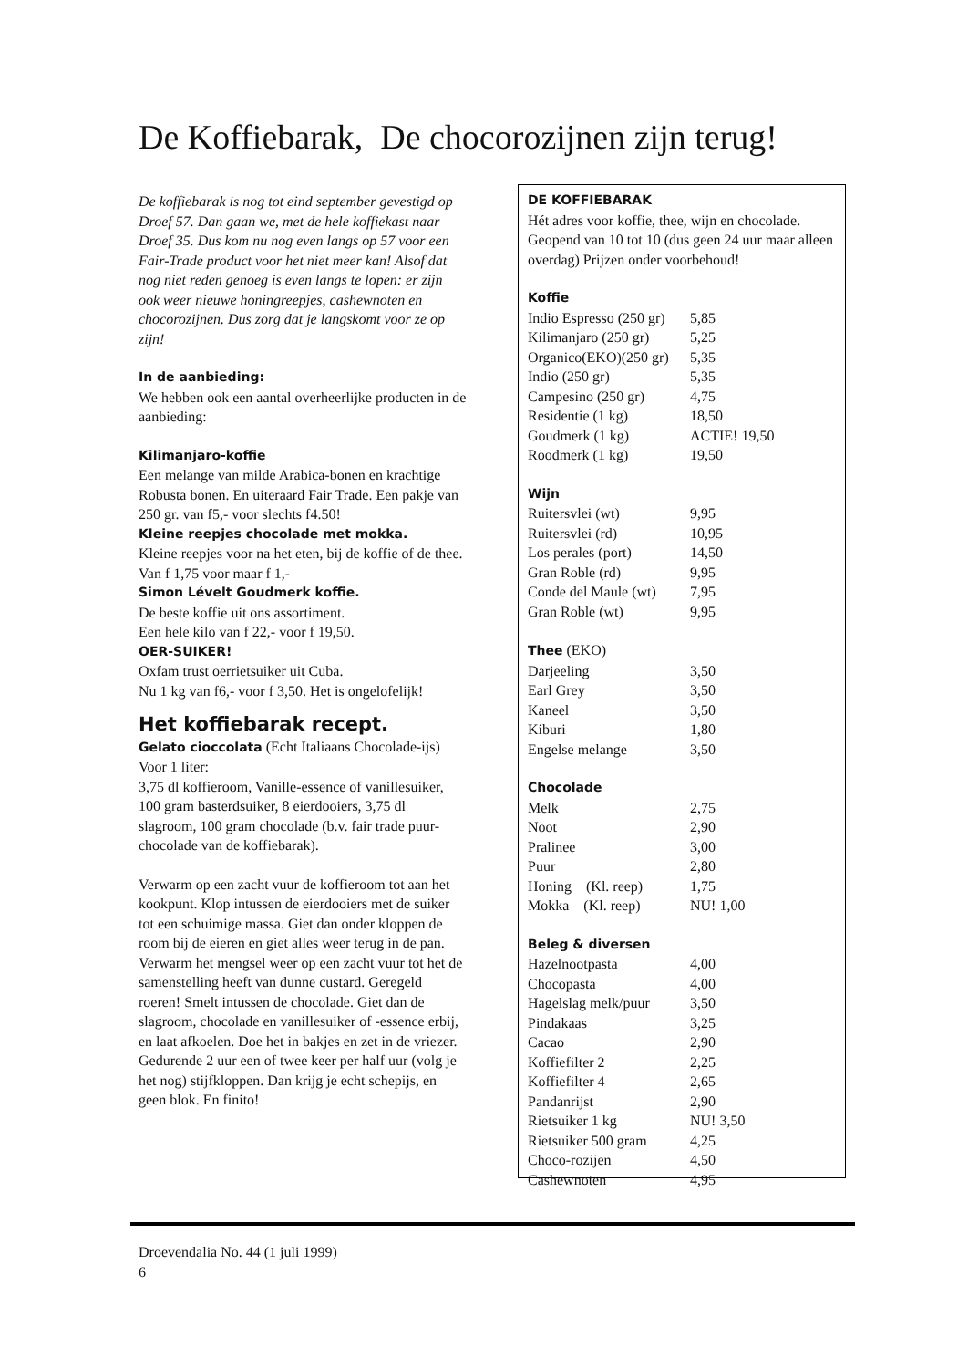De Koffiebarak, De chocorozijnen zijn terug!
De koffiebarak is nog tot eind september gevestigd op Droef 57. Dan gaan we, met de hele koffiekast naar Droef 35. Dus kom nu nog even langs op 57 voor een Fair-Trade product voor het niet meer kan! Alsof dat nog niet reden genoeg is even langs te lopen: er zijn ook weer nieuwe honingreepjes, cashewnoten en chocorozijnen. Dus zorg dat je langskomt voor ze op zijn!
In de aanbieding:
We hebben ook een aantal overheerlijke producten in de aanbieding:
Kilimanjaro-koffie
Een melange van milde Arabica-bonen en krachtige Robusta bonen. En uiteraard Fair Trade. Een pakje van 250 gr. van f5,- voor slechts f4.50!
Kleine reepjes chocolade met mokka.
Kleine reepjes voor na het eten, bij de koffie of de thee. Van f 1,75 voor maar f 1,-
Simon Lévelt Goudmerk koffie.
De beste koffie uit ons assortiment.
Een hele kilo van f 22,- voor f 19,50.
OER-SUIKER!
Oxfam trust oerrietsuiker uit Cuba.
Nu 1 kg van f6,- voor f 3,50. Het is ongelofelijk!
Het koffiebarak recept.
Gelato cioccolata (Echt Italiaans Chocolade-ijs)
Voor 1 liter:
3,75 dl koffieroom, Vanille-essence of vanillesuiker, 100 gram basterdsuiker, 8 eierdooiers, 3,75 dl slagroom, 100 gram chocolade (b.v. fair trade puur-chocolade van de koffiebarak).
Verwarm op een zacht vuur de koffieroom tot aan het kookpunt. Klop intussen de eierdooiers met de suiker tot een schuimige massa. Giet dan onder kloppen de room bij de eieren en giet alles weer terug in de pan. Verwarm het mengsel weer op een zacht vuur tot het de samenstelling heeft van dunne custard. Geregeld roeren! Smelt intussen de chocolade. Giet dan de slagroom, chocolade en vanillesuiker of -essence erbij, en laat afkoelen. Doe het in bakjes en zet in de vriezer. Gedurende 2 uur een of twee keer per half uur (volg je het nog) stijfkloppen. Dan krijg je echt schepijs, en geen blok. En finito!
DE KOFFIEBARAK
Hét adres voor koffie, thee, wijn en chocolade. Geopend van 10 tot 10 (dus geen 24 uur maar alleen overdag) Prijzen onder voorbehoud!
Koffie
| Indio Espresso (250 gr) | 5,85 |
| Kilimanjaro (250 gr) | 5,25 |
| Organico(EKO)(250 gr) | 5,35 |
| Indio (250 gr) | 5,35 |
| Campesino (250 gr) | 4,75 |
| Residentie (1 kg) | 18,50 |
| Goudmerk (1 kg) | ACTIE! 19,50 |
| Roodmerk (1 kg) | 19,50 |
Wijn
| Ruitersvlei (wt) | 9,95 |
| Ruitersvlei (rd) | 10,95 |
| Los perales (port) | 14,50 |
| Gran Roble (rd) | 9,95 |
| Conde del Maule (wt) | 7,95 |
| Gran Roble (wt) | 9,95 |
Thee (EKO)
| Darjeeling | 3,50 |
| Earl Grey | 3,50 |
| Kaneel | 3,50 |
| Kiburi | 1,80 |
| Engelse melange | 3,50 |
Chocolade
| Melk | 2,75 |
| Noot | 2,90 |
| Pralinee | 3,00 |
| Puur | 2,80 |
| Honing (Kl. reep) | 1,75 |
| Mokka (Kl. reep) | NU! 1,00 |
Beleg & diversen
| Hazelnootpasta | 4,00 |
| Chocopasta | 4,00 |
| Hagelslag melk/puur | 3,50 |
| Pindakaas | 3,25 |
| Cacao | 2,90 |
| Koffiefilter 2 | 2,25 |
| Koffiefilter 4 | 2,65 |
| Pandanrijst | 2,90 |
| Rietsuiker 1 kg | NU! 3,50 |
| Rietsuiker 500 gram | 4,25 |
| Choco-rozijen | 4,50 |
| Cashewnoten | 4,95 |
Droevendalia No. 44 (1 juli 1999)
6